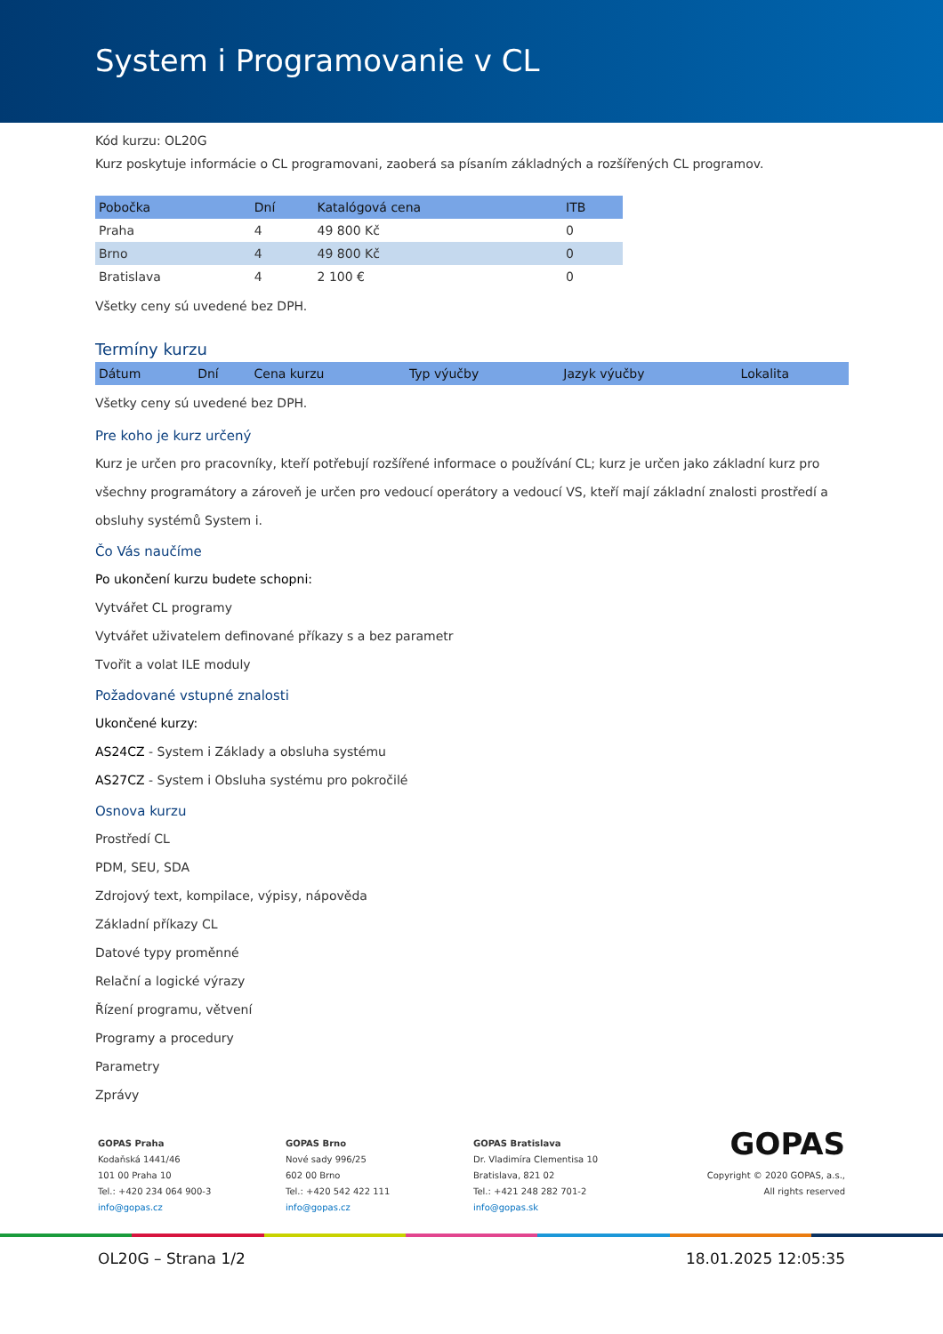System i Programovanie v CL
Kód kurzu: OL20G
Kurz poskytuje informácie o CL programovani, zaoberá sa písaním základných a rozšířených CL programov.
| Pobočka | Dní | Katalógová cena | ITB |
| --- | --- | --- | --- |
| Praha | 4 | 49 800 Kč | 0 |
| Brno | 4 | 49 800 Kč | 0 |
| Bratislava | 4 | 2 100 € | 0 |
Všetky ceny sú uvedené bez DPH.
Termíny kurzu
| Dátum | Dní | Cena kurzu | Typ výučby | Jazyk výučby | Lokalita |
| --- | --- | --- | --- | --- | --- |
Všetky ceny sú uvedené bez DPH.
Pre koho je kurz určený
Kurz je určen pro pracovníky, kteří potřebují rozšířené informace o používání CL; kurz je určen jako základní kurz pro všechny programátory a zároveň je určen pro vedoucí operátory a vedoucí VS, kteří mají základní znalosti prostředí a obsluhy systémů System i.
Čo Vás naučíme
Po ukončení kurzu budete schopni:
Vytvářet CL programy
Vytvářet uživatelem definované příkazy s a bez parametr
Tvořit a volat ILE moduly
Požadované vstupné znalosti
Ukončené kurzy:
AS24CZ - System i Základy a obsluha systému
AS27CZ - System i Obsluha systému pro pokročilé
Osnova kurzu
Prostředí CL
PDM, SEU, SDA
Zdrojový text, kompilace, výpisy, nápověda
Základní příkazy CL
Datové typy proměnné
Relační a logické výrazy
Řízení programu, větvení
Programy a procedury
Parametry
Zprávy
GOPAS Praha
Kodaňská 1441/46
101 00 Praha 10
Tel.: +420 234 064 900-3
info@gopas.cz
GOPAS Brno
Nové sady 996/25
602 00 Brno
Tel.: +420 542 422 111
info@gopas.cz
GOPAS Bratislava
Dr. Vladimíra Clementisa 10
Bratislava, 821 02
Tel.: +421 248 282 701-2
info@gopas.sk
GOPAS
Copyright © 2020 GOPAS, a.s.,
All rights reserved
OL20G – Strana 1/2 18.01.2025 12:05:35